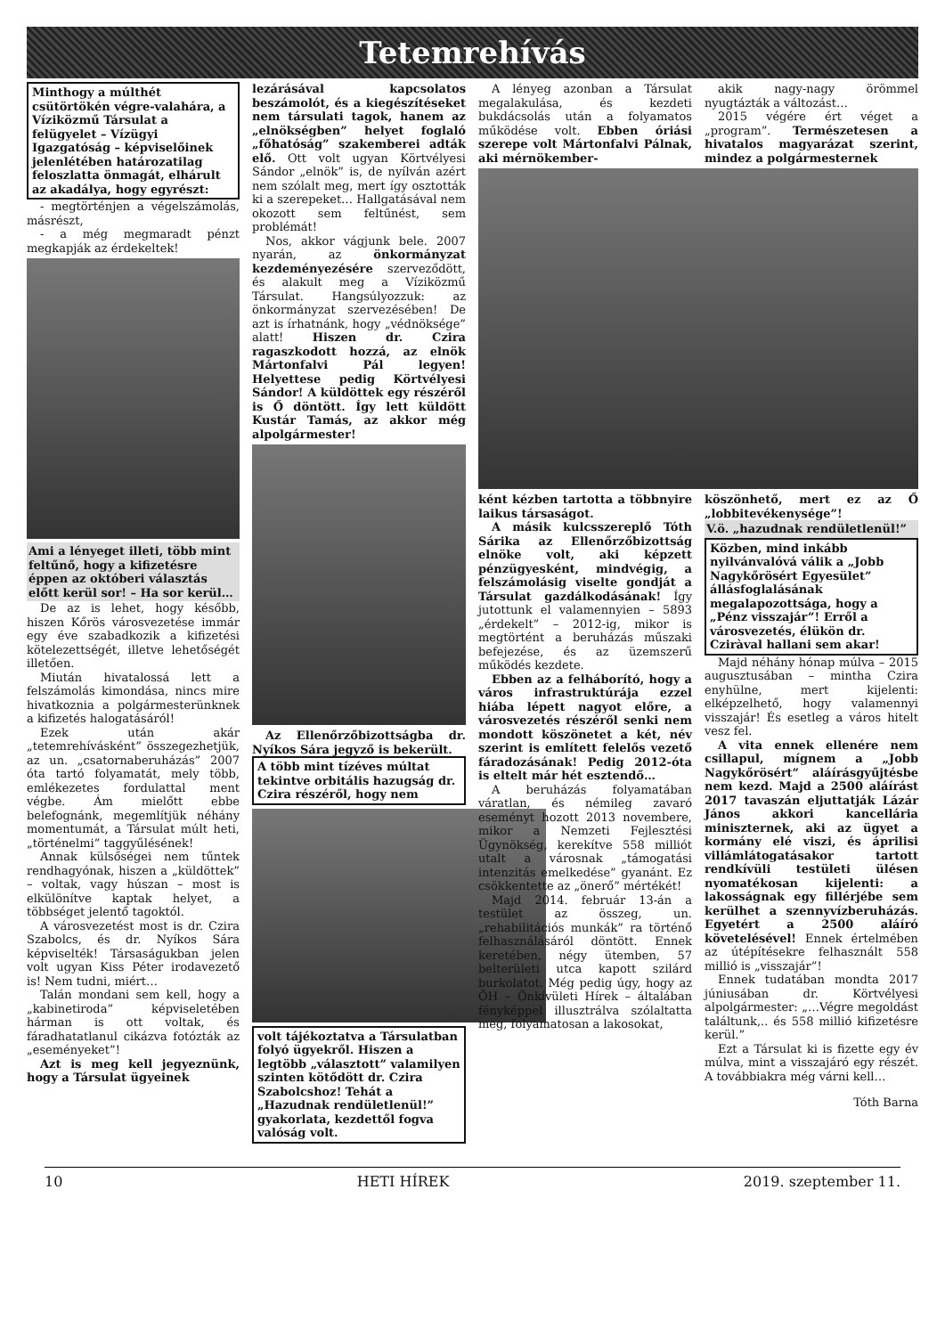Tetemrehívás
Minthogy a múlthét csütörtökén végre-valahára, a Víziközmű Társulat a felügyelet – Vízügyi Igazgatóság – képviselőinek jelenlétében határozatilag feloszlatta önmagát, elhárult az akadálya, hogy egyrészt:
- megtörténjen a végelszámolás, másrészt,
- a még megmaradt pénzt megkapják az érdekeltek!
Ami a lényeget illeti, több mint feltűnő, hogy a kifizetésre éppen az októberi választás előtt kerül sor! – Ha sor kerül…
De az is lehet, hogy később, hiszen Kőrös városvezetése immár egy éve szabadkozik a kifizetési kötelezettségét, illetve lehetőségét illetően.
Miután hivatalossá lett a felszámolás kimondása, nincs mire hivatkoznia a polgármesterünknek a kifizetés halogatásáról!
Ezek után akár „tetemrehívásként” összegezhetjük, az un. „csatornaberuházás” 2007 óta tartó folyamatát, mely több, emlékezetes fordulattal ment végbe. Ám mielőtt ebbe belefognánk, megemlítjük néhány momentumát, a Társulat múlt heti, „történelmi” taggyűlésének!
Annak külsőségei nem tűntek rendhagyónak, hiszen a „küldöttek” – voltak, vagy húszan – most is elkülönítve kaptak helyet, a többséget jelentő tagoktól.
A városvezetést most is dr. Czira Szabolcs, és dr. Nyíkos Sára képviselték! Társaságukban jelen volt ugyan Kiss Péter irodavezető is! Nem tudni, miért…
Talán mondani sem kell, hogy a „kabinetiroda” képviseletében hárman is ott voltak, és fáradhatatlanul cikázva fotózták az „eseményeket”!
Azt is meg kell jegyeznünk, hogy a Társulat ügyeinek
lezárásával kapcsolatos beszámolót, és a kiegészítéseket nem társulati tagok, hanem az „elnökségben” helyet foglaló „főhatóság” szakemberei adták elő. Ott volt ugyan Körtvélyesi Sándor „elnök” is, de nyílván azért nem szólalt meg, mert így osztották ki a szerepeket… Hallgatásával nem okozott sem feltűnést, sem problémát!
Nos, akkor vágjunk bele. 2007 nyarán, az önkormányzat kezdeményezésére szerveződött, és alakult meg a Víziközmű Társulat. Hangsúlyozzuk: az önkormányzat szervezésében! De azt is írhatnánk, hogy „védnöksége” alatt! Hiszen dr. Czira ragaszkodott hozzá, az elnök Mártonfalvi Pál legyen! Helyettese pedig Körtvélyesi Sándor! A küldöttek egy részéről is Ő döntött. Így lett küldött Kustár Tamás, az akkor még alpolgármester!
Az Ellenőrzőbizottságba dr. Nyíkos Sára jegyző is bekerült.
A több mint tízéves múltat tekintve orbitális hazugság dr. Czira részéről, hogy nem
volt tájékoztatva a Társulatban folyó ügyekről. Hiszen a legtöbb „választott” valamilyen szinten kötődött dr. Czira Szabolcshoz! Tehát a „Hazudnak rendületlenül!” gyakorlata, kezdettől fogva valóság volt.
A lényeg azonban a Társulat megalakulása, és kezdeti bukdácsolás után a folyamatos működése volt. Ebben óriási szerepe volt Mártonfalvi Pálnak, aki mérnökember-
akik nagy-nagy örömmel nyugtázták a változást…
2015 végére ért véget a „program”. Természetesen a hivatalos magyarázat szerint, mindez a polgármesternek
ként kézben tartotta a többnyire laikus társaságot.
A másik kulcsszereplő Tóth Sárika az Ellenőrzőbizottság elnöke volt, aki képzett pénzügyesként, mindvégig, a felszámolásig viselte gondját a Társulat gazdálkodásának! Így jutottunk el valamennyien – 5893 „érdekelt” – 2012-ig, mikor is megtörtént a beruházás műszaki befejezése, és az üzemszerű működés kezdete.
Ebben az a felháborító, hogy a város infrastruktúrája ezzel hiába lépett nagyot előre, a városvezetés részéről senki nem mondott köszönetet a két, név szerint is említett felelős vezető fáradozásának! Pedig 2012-óta is eltelt már hét esztendő…
A beruházás folyamatában váratlan, és némileg zavaró eseményt hozott 2013 novembere, mikor a Nemzeti Fejlesztési Ügynökség, kerekítve 558 milliót utalt a városnak „támogatási intenzitás emelkedése” gyanánt. Ez csökkentette az „önerő” mértékét!
Majd 2014. február 13-án a testület az összeg, un. „rehabilitációs munkák” ra történő felhasználásáról döntött. Ennek keretében, négy ütemben, 57 belterületi utca kapott szilárd burkolatot. Még pedig úgy, hogy az ÖH – Önkívületi Hírek – általában fényképpel illusztrálva szólaltatta meg, folyamatosan a lakosokat,
köszönhető, mert ez az Ő „lobbitevékenysége”!
V.ö. „hazudnak rendületlenül!”
Közben, mind inkább nyilvánvalóvá válik a „Jobb Nagykőrösért Egyesület” állásfoglalásának megalapozottsága, hogy a „Pénz visszajár”! Erről a városvezetés, élükön dr. Cziràval hallani sem akar!
Majd néhány hónap múlva – 2015 augusztusában – mintha Czira enyhülne, mert kijelenti: elképzelhető, hogy valamennyi visszajár! És esetleg a város hitelt vesz fel.
A vita ennek ellenére nem csillapul, mígnem a „Jobb Nagykőrösért” aláírásgyűjtésbe nem kezd. Majd a 2500 aláírást 2017 tavaszán eljuttatják Lázár János akkori kancellária miniszternek, aki az ügyet a kormány elé viszi, és áprilisi villámlátogatásakor tartott rendkívüli testületi ülésen nyomatékosan kijelenti: a lakosságnak egy fillérjébe sem kerülhet a szennyvízberuházás. Egyetért a 2500 aláíró követelésével! Ennek értelmében az útépítésekre felhasznált 558 millió is „visszajár”!
Ennek tudatában mondta 2017 júniusában dr. Körtvélyesi alpolgármester: „…Végre megoldást találtunk,.. és 558 millió kifizetésre kerül.”
Ezt a Társulat ki is fizette egy év múlva, mint a visszajáró egy részét. A továbbiakra még várni kell…
Tóth Barna
10 HETI HÍREK 2019. szeptember 11.